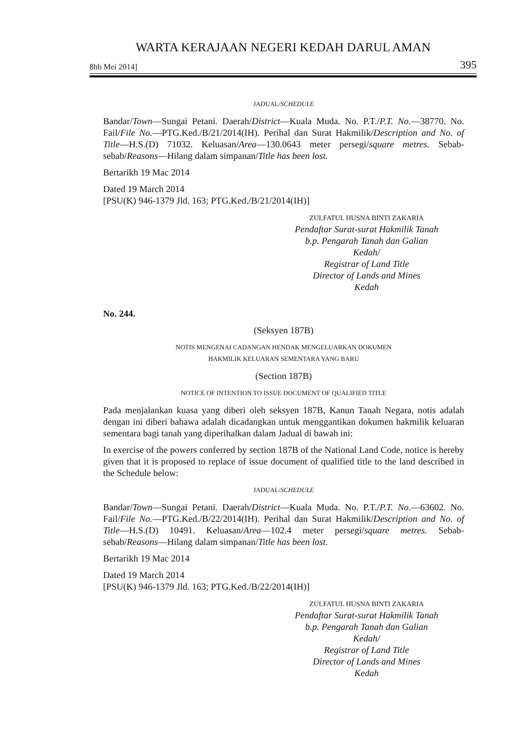WARTA KERAJAAN NEGERI KEDAH DARUL AMAN
8hb Mei 2014] 395
JADUAL/SCHEDULE
Bandar/Town—Sungai Petani. Daerah/District—Kuala Muda. No. P.T./P.T. No.—38770. No. Fail/File No.—PTG.Ked./B/21/2014(IH). Perihal dan Surat Hakmilik/Description and No. of Title—H.S.(D) 71032. Keluasan/Area—130.0643 meter persegi/square metres. Sebab-sebab/Reasons—Hilang dalam simpanan/Title has been lost.
Bertarikh 19 Mac 2014
Dated 19 March 2014
[PSU(K) 946-1379 Jld. 163; PTG.Ked./B/21/2014(IH)]
ZULFATUL HUSNA BINTI ZAKARIA
Pendaftar Surat-surat Hakmilik Tanah
b.p. Pengarah Tanah dan Galian
Kedah/
Registrar of Land Title
Director of Lands and Mines
Kedah
No. 244.
(Seksyen 187B)
NOTIS MENGENAI CADANGAN HENDAK MENGELUARKAN DOKUMEN
HAKMILIK KELUARAN SEMENTARA YANG BARU
(Section 187B)
NOTICE OF INTENTION TO ISSUE DOCUMENT OF QUALIFIED TITLE
Pada menjalankan kuasa yang diberi oleh seksyen 187B, Kanun Tanah Negara, notis adalah dengan ini diberi bahawa adalah dicadangkan untuk menggantikan dokumen hakmilik keluaran sementara bagi tanah yang diperihalkan dalam Jadual di bawah ini:
In exercise of the powers conferred by section 187B of the National Land Code, notice is hereby given that it is proposed to replace of issue document of qualified title to the land described in the Schedule below:
JADUAL/SCHEDULE
Bandar/Town—Sungai Petani. Daerah/District—Kuala Muda. No. P.T./P.T. No.—63602. No. Fail/File No.—PTG.Ked./B/22/2014(IH). Perihal dan Surat Hakmilik/Description and No. of Title—H.S.(D) 10491. Keluasan/Area—102.4 meter persegi/square metres. Sebab-sebab/Reasons—Hilang dalam simpanan/Title has been lost.
Bertarikh 19 Mac 2014
Dated 19 March 2014
[PSU(K) 946-1379 Jld. 163; PTG.Ked./B/22/2014(IH)]
ZULFATUL HUSNA BINTI ZAKARIA
Pendaftar Surat-surat Hakmilik Tanah
b.p. Pengarah Tanah dan Galian
Kedah/
Registrar of Land Title
Director of Lands and Mines
Kedah